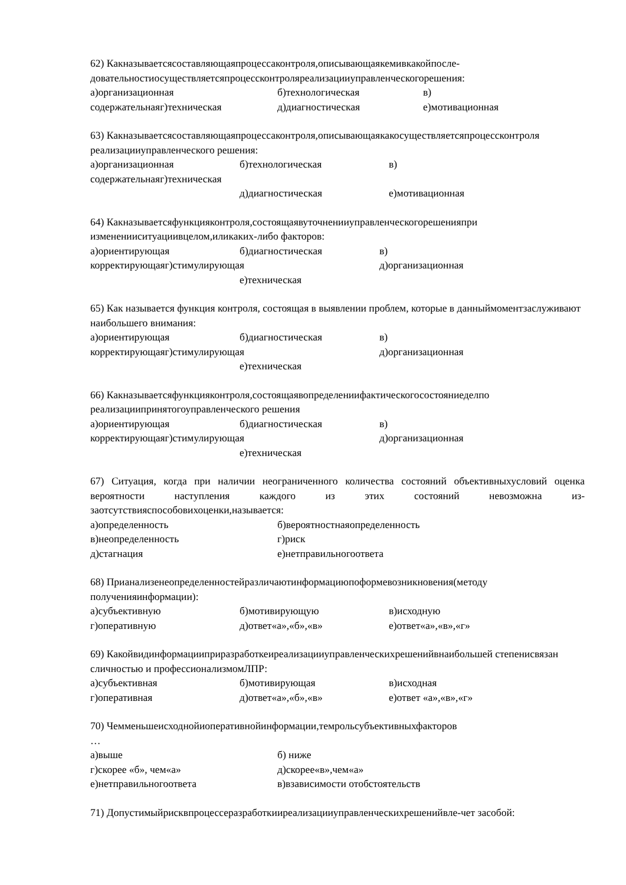62) Какназываетсясоставляющаяпроцессаконтроля,описывающаякемивкакойпосле-довательностиосуществляетсяпроцессконтроляреализацииуправленческогорешения:
а)организационная б)технологическая в)
содержательнаяг)техническая д)диагностическая е)мотивационная
63) Какназываетсясоставляющаяпроцессаконтроля,описывающаякакосуществляетсяпроцессконтроля реализацииуправленческого решения:
а)организационная б)технологическая в)
содержательнаяг)техническая
д)диагностическая е)мотивационная
64) Какназываетсяфункцияконтроля,состоящаявуточненииуправленческогорешенияпри измененииситуациивцелом,иликаких-либо факторов:
а)ориентирующая б)диагностическая в)
корректирующаяг)стимулирующая д)организационная
е)техническая
65) Как называется функция контроля, состоящая в выявлении проблем, которые в данныймоментзаслуживают наибольшего внимания:
а)ориентирующая б)диагностическая в)
корректирующаяг)стимулирующая д)организационная
е)техническая
66) Какназываетсяфункцияконтроля,состоящаявопределениифактическогосостояниеделпо реализациипринятогоуправленческого решения
а)ориентирующая б)диагностическая в)
корректирующаяг)стимулирующая д)организационная
е)техническая
67) Ситуация, когда при наличии неограниченного количества состояний объективныхусловий оценка вероятности наступления каждого из этих состояний невозможна из-заотсутствияспособовихоценки,называется:
а)определенность б)вероятностнаяопределенность
в)неопределенность г)риск
д)стагнация е)нетправильногоответа
68) Прианализенеопределенностейразличаютинформациюпоформевозникновения(методу полученияинформации):
а)субъективную б)мотивирующую в)исходную
г)оперативную д)ответ«а»,«б»,«в» е)ответ«а»,«в»,«г»
69) Какойвидинформацииприразработкеиреализацииуправленческихрешенийвнаибольшей степенисвязан сличностью и профессионализмомЛПР:
а)субъективная б)мотивирующая в)исходная
г)оперативная д)ответ«а»,«б»,«в» е)ответ «а»,«в»,«г»
70) Чемменьшеисходнойиоперативнойинформации,темрольсубъективныхфакторов
…
а)выше б) ниже
г)скорее «б», чем«а» д)скорее«в»,чем«а»
е)нетправильногоответа в)взависимости отобстоятельств
71) Допустимыйрисквпроцессеразработкииреализацииуправленческихрешенийвле-чет засобой: